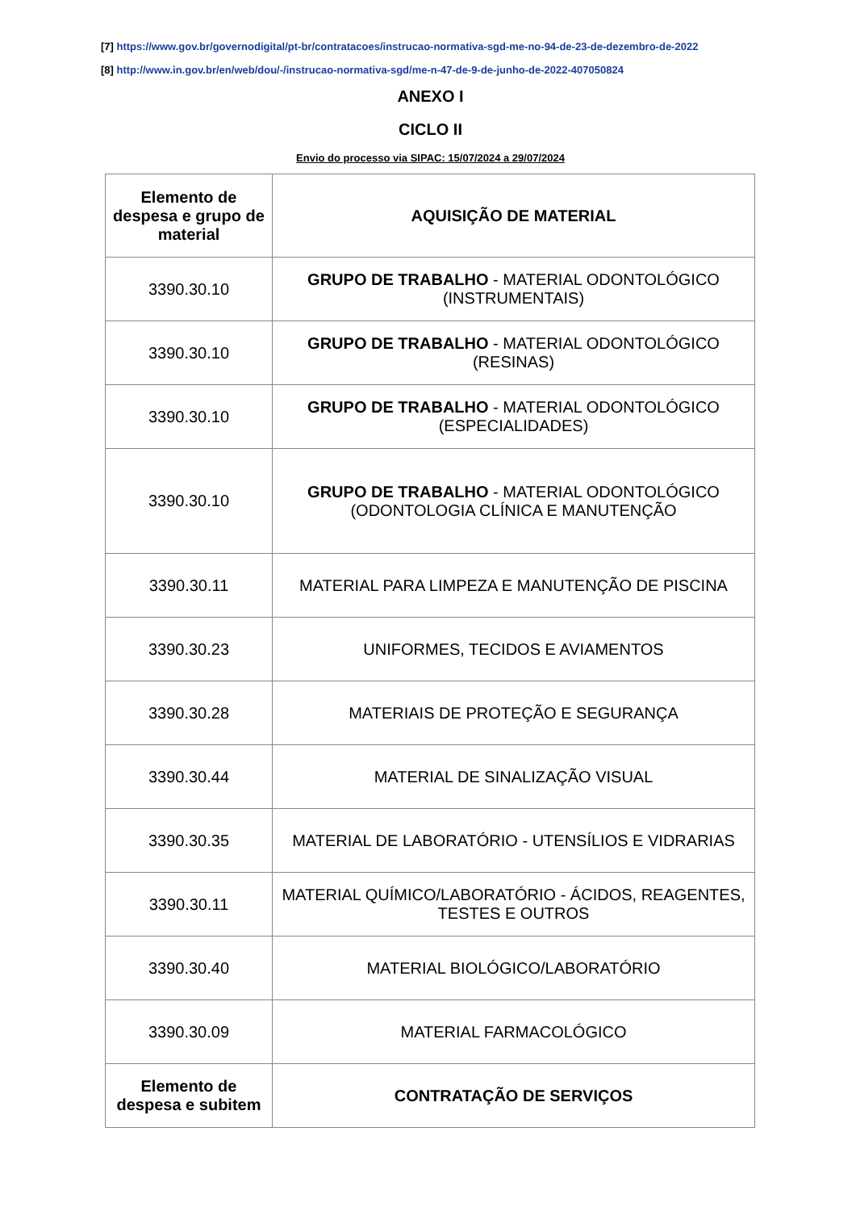[7] https://www.gov.br/governodigital/pt-br/contratacoes/instrucao-normativa-sgd-me-no-94-de-23-de-dezembro-de-2022
[8] http://www.in.gov.br/en/web/dou/-/instrucao-normativa-sgd/me-n-47-de-9-de-junho-de-2022-407050824
ANEXO I
CICLO II
Envio do processo via SIPAC: 15/07/2024 a 29/07/2024
| Elemento de despesa e grupo de material | AQUISIÇÃO DE MATERIAL |
| --- | --- |
| 3390.30.10 | GRUPO DE TRABALHO - MATERIAL ODONTOLÓGICO (INSTRUMENTAIS) |
| 3390.30.10 | GRUPO DE TRABALHO - MATERIAL ODONTOLÓGICO (RESINAS) |
| 3390.30.10 | GRUPO DE TRABALHO - MATERIAL ODONTOLÓGICO (ESPECIALIDADES) |
| 3390.30.10 | GRUPO DE TRABALHO - MATERIAL ODONTOLÓGICO (ODONTOLOGIA CLÍNICA E MANUTENÇÃO |
| 3390.30.11 | MATERIAL PARA LIMPEZA E MANUTENÇÃO DE PISCINA |
| 3390.30.23 | UNIFORMES, TECIDOS E AVIAMENTOS |
| 3390.30.28 | MATERIAIS DE PROTEÇÃO E SEGURANÇA |
| 3390.30.44 | MATERIAL DE SINALIZAÇÃO VISUAL |
| 3390.30.35 | MATERIAL DE LABORATÓRIO - UTENSÍLIOS E VIDRARIAS |
| 3390.30.11 | MATERIAL QUÍMICO/LABORATÓRIO - ÁCIDOS, REAGENTES, TESTES E OUTROS |
| 3390.30.40 | MATERIAL BIOLÓGICO/LABORATÓRIO |
| 3390.30.09 | MATERIAL FARMACOLÓGICO |
| Elemento de despesa e subitem | CONTRATAÇÃO DE SERVIÇOS |